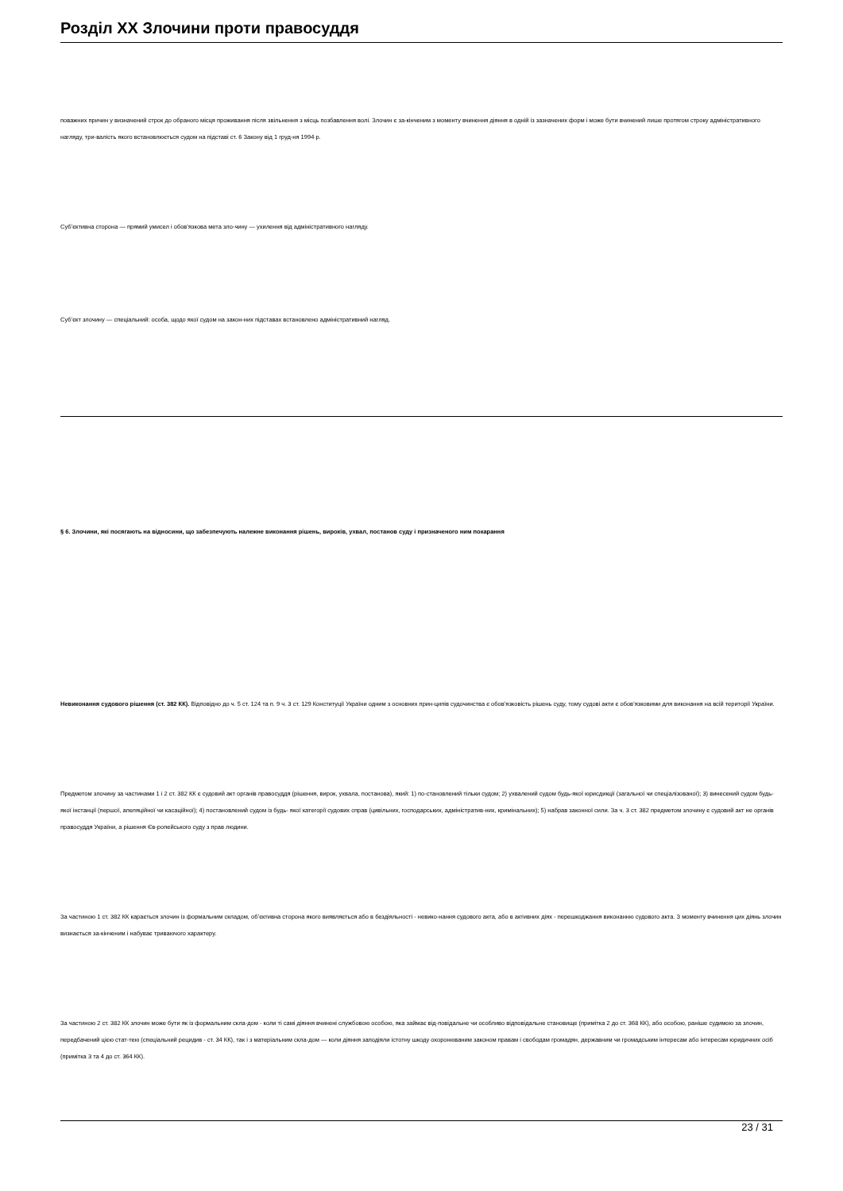Розділ XX Злочини проти правосуддя
поважних причин у визначений строк до обраного місця проживання після звільнення з місць позбавлення волі. Злочин є за-кінченим з моменту вчинення діяння в одній із зазначених форм і може бути вчинений лише протягом строку адміністративного нагляду, три-валість якого встановлюється судом на підставі ст. 6 Закону від 1 груд-ня 1994 р.
Суб’єктивна сторона — прямий умисел і обов’язкова мета зло-чину — ухилення від адміністративного нагляду.
Суб’єкт злочину — спеціальний: особа, щодо якої судом на закон-них підставах встановлено адміністративний нагляд.
§ 6. Злочини, які посягають на відносини, що забезпечують належне виконання рішень, вироків, ухвал, постанов суду і призначеного ним покарання
Невиконання судового рішення (ст. 382 КК). Відповідно до ч. 5 ст. 124 та п. 9 ч. 3 ст. 129 Конституції України одним з основних прин-ципів судочинства є обов’язковість рішень суду, тому судові акти є обов’язковими для виконання на всій території України.
Предметом злочину за частинами 1 і 2 ст. 382 КК є судовий акт органів правосуддя (рішення, вирок, ухвала, постанова), який: 1) по-становлений тільки судом; 2) ухвалений судом будь-якої юрисдикції (загальної чи спеціалізованої); 3) винесений судом будь-якої інстанції (першої, апеляційної чи касаційної); 4) постановлений судом із будь- якої категорії судових справ (цивільних, господарських, адміністратив-них, кримінальних); 5) набрав законної сили. За ч. 3 ст. 382 предметом злочину є судовий акт не органів правосуддя України, а рішення Єв-ропейського суду з прав людини.
За частиною 1 ст. 382 КК карається злочин із формальним складом, об’єктивна сторона якого виявляється або в бездіяльності - невико-нання судового акта, або в активних діях - перешкоджання виконанню судового акта. З моменту вчинення цих діянь злочин визнається за-кінченим і набуває триваючого характеру.
За частиною 2 ст. 382 КК злочин може бути як із формальним скла-дом - коли ті самі діяння вчинені службовою особою, яка займає від-повідальне чи особливо відповідальне становище (примітка 2 до ст. 368 КК), або особою, раніше судимою за злочин, передбачений цією стат-тею (спеціальний рецидив - ст. 34 КК), так і з матеріальним скла-дом — коли діяння заподіяли істотну шкоду охоронюваним законом правам і свободам громадян, державним чи громадським інтересам або інтересам юридичних осіб (примітка 3 та 4 до ст. 364 КК).
23 / 31